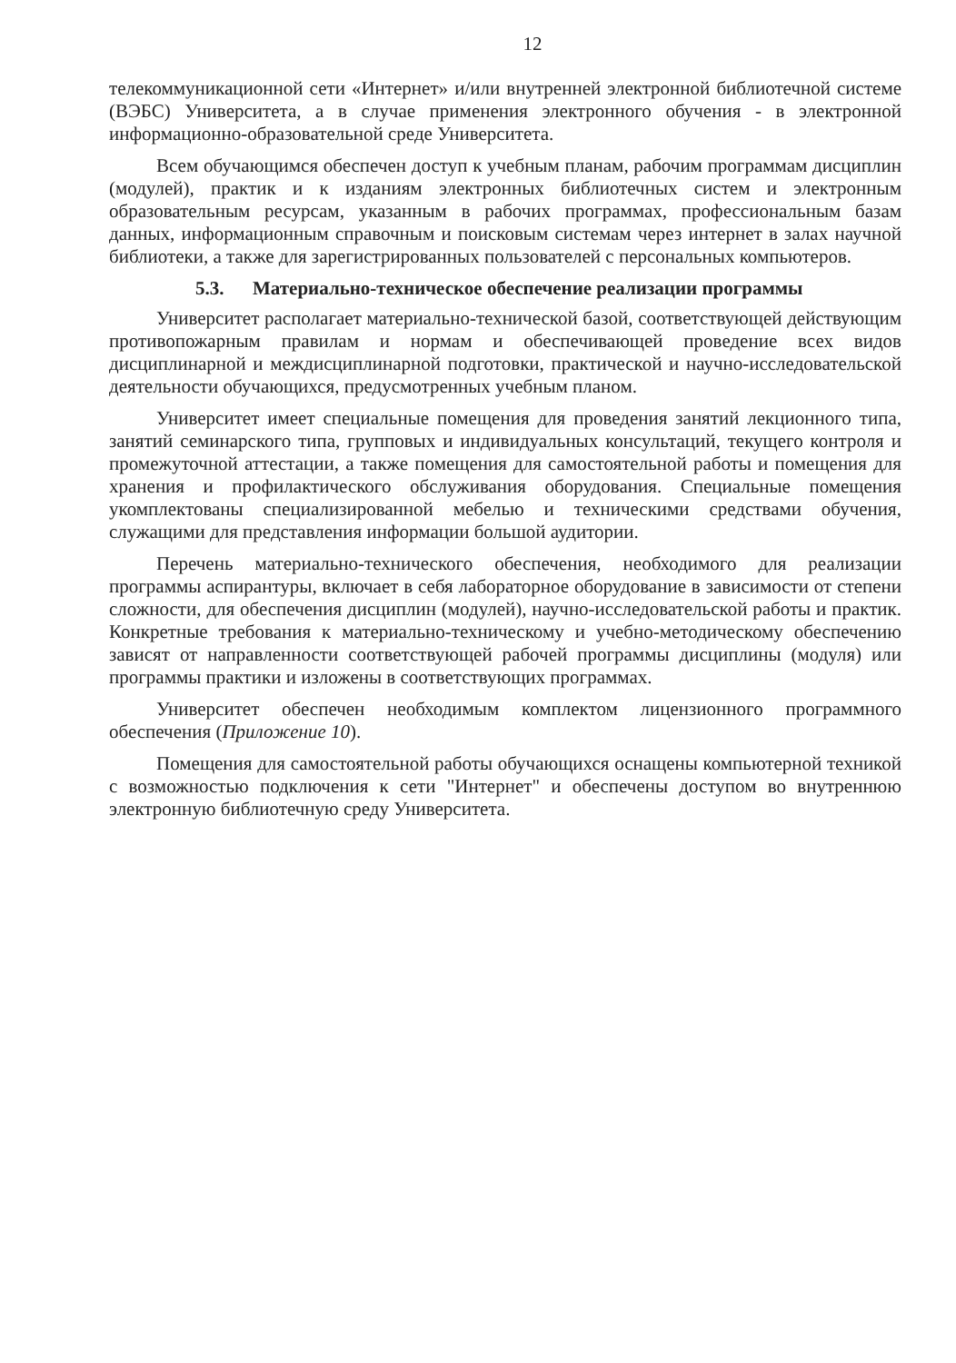12
телекоммуникационной сети «Интернет» и/или внутренней электронной библиотечной системе (ВЭБС) Университета, а в случае применения электронного обучения - в электронной информационно-образовательной среде Университета.
Всем обучающимся обеспечен доступ к учебным планам, рабочим программам дисциплин (модулей), практик и к изданиям электронных библиотечных систем и электронным образовательным ресурсам, указанным в рабочих программах, профессиональным базам данных, информационным справочным и поисковым системам через интернет в залах научной библиотеки, а также для зарегистрированных пользователей с персональных компьютеров.
5.3. Материально-техническое обеспечение реализации программы
Университет располагает материально-технической базой, соответствующей действующим противопожарным правилам и нормам и обеспечивающей проведение всех видов дисциплинарной и междисциплинарной подготовки, практической и научно-исследовательской деятельности обучающихся, предусмотренных учебным планом.
Университет имеет специальные помещения для проведения занятий лекционного типа, занятий семинарского типа, групповых и индивидуальных консультаций, текущего контроля и промежуточной аттестации, а также помещения для самостоятельной работы и помещения для хранения и профилактического обслуживания оборудования. Специальные помещения укомплектованы специализированной мебелью и техническими средствами обучения, служащими для представления информации большой аудитории.
Перечень материально-технического обеспечения, необходимого для реализации программы аспирантуры, включает в себя лабораторное оборудование в зависимости от степени сложности, для обеспечения дисциплин (модулей), научно-исследовательской работы и практик. Конкретные требования к материально-техническому и учебно-методическому обеспечению зависят от направленности соответствующей рабочей программы дисциплины (модуля) или программы практики и изложены в соответствующих программах.
Университет обеспечен необходимым комплектом лицензионного программного обеспечения (Приложение 10).
Помещения для самостоятельной работы обучающихся оснащены компьютерной техникой с возможностью подключения к сети "Интернет" и обеспечены доступом во внутреннюю электронную библиотечную среду Университета.